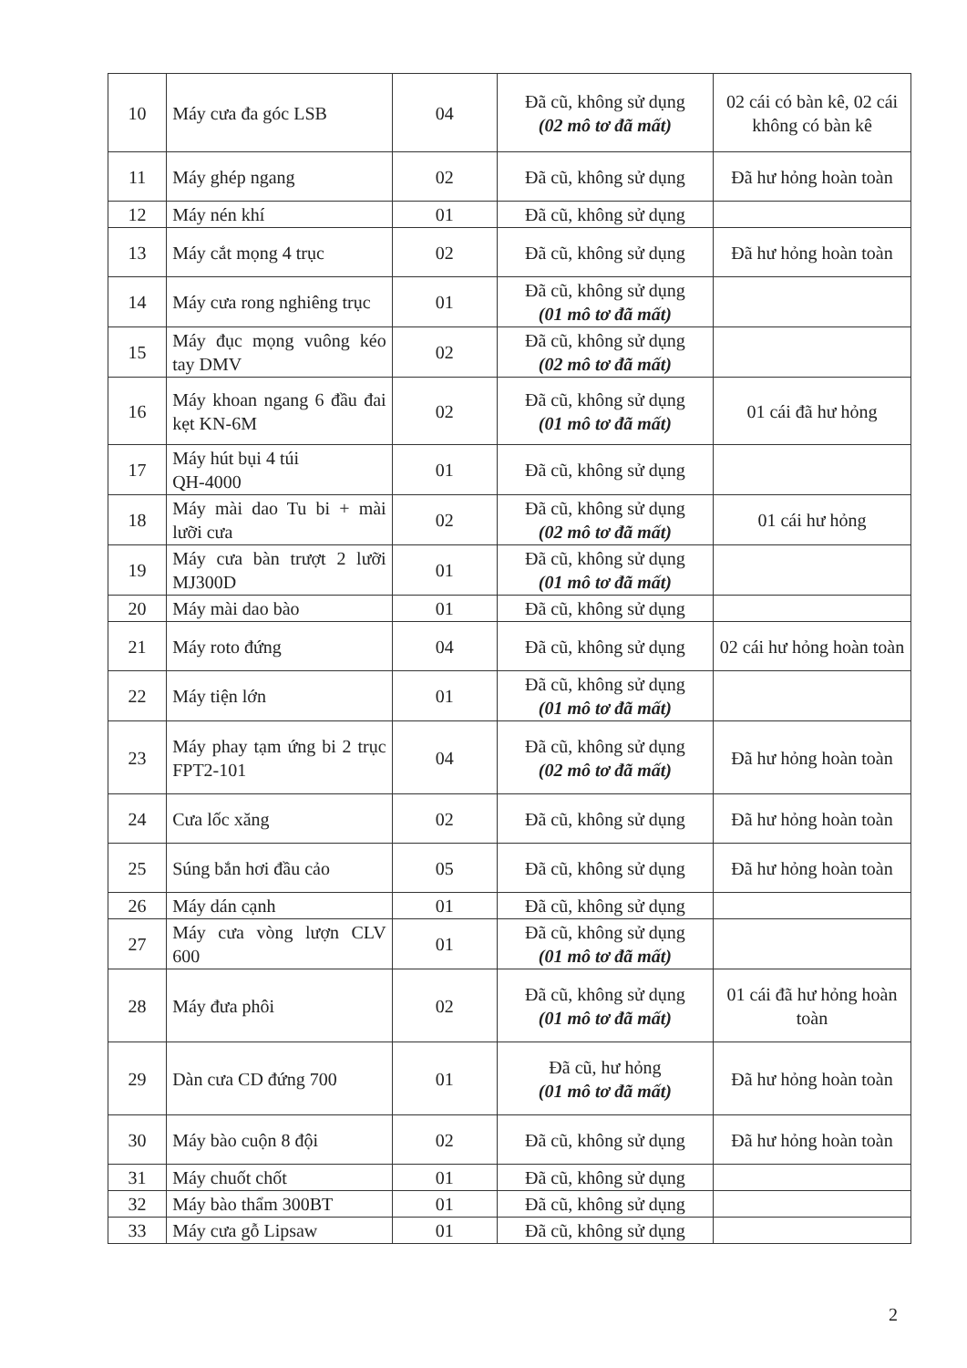| 10 | Máy cưa đa góc LSB | 04 | Đã cũ, không sử dụng (02 mô tơ đã mất) | 02 cái có bàn kê, 02 cái không có bàn kê |
| 11 | Máy ghép ngang | 02 | Đã cũ, không sử dụng | Đã hư hỏng hoàn toàn |
| 12 | Máy nén khí | 01 | Đã cũ, không sử dụng | |
| 13 | Máy cắt mọng 4 trục | 02 | Đã cũ, không sử dụng | Đã hư hỏng hoàn toàn |
| 14 | Máy cưa rong nghiêng trục | 01 | Đã cũ, không sử dụng (01 mô tơ đã mất) | |
| 15 | Máy đục mọng vuông kéo tay DMV | 02 | Đã cũ, không sử dụng (02 mô tơ đã mất) | |
| 16 | Máy khoan ngang 6 đầu đai kẹt KN-6M | 02 | Đã cũ, không sử dụng (01 mô tơ đã mất) | 01 cái đã hư hỏng |
| 17 | Máy hút bụi 4 túi QH-4000 | 01 | Đã cũ, không sử dụng | |
| 18 | Máy mài dao Tu bi + mài lưỡi cưa | 02 | Đã cũ, không sử dụng (02 mô tơ đã mất) | 01 cái hư hỏng |
| 19 | Máy cưa bàn trượt 2 lưỡi MJ300D | 01 | Đã cũ, không sử dụng (01 mô tơ đã mất) | |
| 20 | Máy mài dao bào | 01 | Đã cũ, không sử dụng | |
| 21 | Máy roto đứng | 04 | Đã cũ, không sử dụng | 02 cái hư hỏng hoàn toàn |
| 22 | Máy tiện lớn | 01 | Đã cũ, không sử dụng (01 mô tơ đã mất) | |
| 23 | Máy phay tạm ứng bi 2 trục FPT2-101 | 04 | Đã cũ, không sử dụng (02 mô tơ đã mất) | Đã hư hỏng hoàn toàn |
| 24 | Cưa lốc xăng | 02 | Đã cũ, không sử dụng | Đã hư hỏng hoàn toàn |
| 25 | Súng bắn hơi đầu cảo | 05 | Đã cũ, không sử dụng | Đã hư hỏng hoàn toàn |
| 26 | Máy dán cạnh | 01 | Đã cũ, không sử dụng | |
| 27 | Máy cưa vòng lượn CLV 600 | 01 | Đã cũ, không sử dụng (01 mô tơ đã mất) | |
| 28 | Máy đưa phôi | 02 | Đã cũ, không sử dụng (01 mô tơ đã mất) | 01 cái đã hư hỏng hoàn toàn |
| 29 | Dàn cưa CD đứng 700 | 01 | Đã cũ, hư hỏng (01 mô tơ đã mất) | Đã hư hỏng hoàn toàn |
| 30 | Máy bào cuộn 8 đội | 02 | Đã cũ, không sử dụng | Đã hư hỏng hoàn toàn |
| 31 | Máy chuốt chốt | 01 | Đã cũ, không sử dụng | |
| 32 | Máy bào thẩm 300BT | 01 | Đã cũ, không sử dụng | |
| 33 | Máy cưa gỗ Lipsaw | 01 | Đã cũ, không sử dụng | |
2